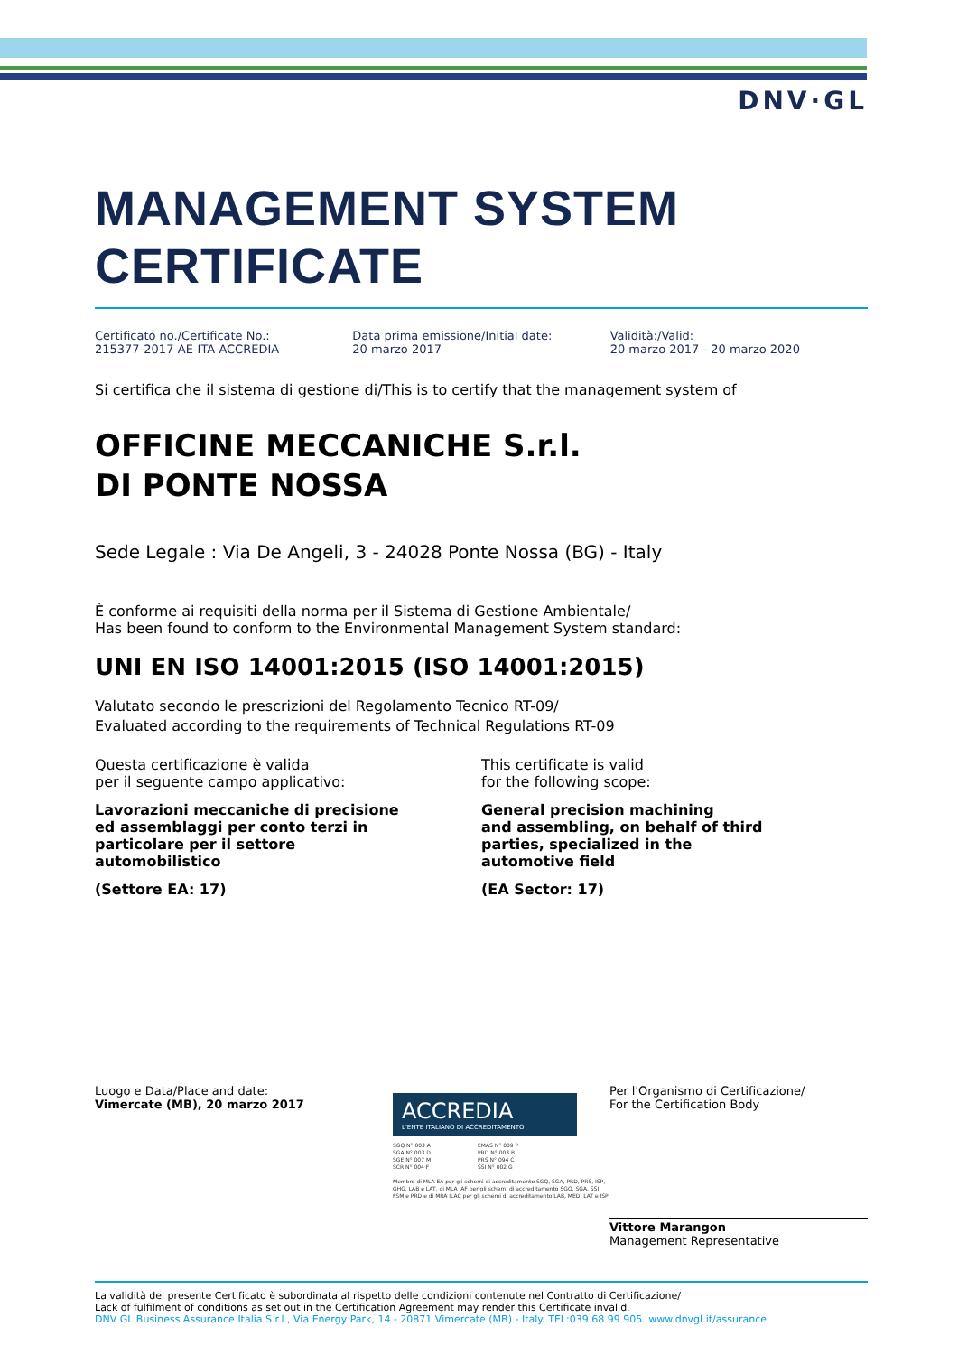DNV·GL
MANAGEMENT SYSTEM
CERTIFICATE
Certificato no./Certificate No.:
215377-2017-AE-ITA-ACCREDIA
Data prima emissione/Initial date:
20 marzo 2017
Validità:/Valid:
20 marzo 2017 - 20 marzo 2020
Si certifica che il sistema di gestione di/This is to certify that the management system of
OFFICINE MECCANICHE S.r.l.
DI PONTE NOSSA
Sede Legale : Via De Angeli, 3 - 24028 Ponte Nossa (BG) - Italy
È conforme ai requisiti della norma per il Sistema di Gestione Ambientale/
Has been found to conform to the Environmental Management System standard:
UNI EN ISO 14001:2015 (ISO 14001:2015)
Valutato secondo le prescrizioni del Regolamento Tecnico RT-09/
Evaluated according to the requirements of Technical Regulations RT-09
Questa certificazione è valida
per il seguente campo applicativo:
Lavorazioni meccaniche di precisione
ed assemblaggi per conto terzi in
particolare per il settore
automobilistico
(Settore EA: 17)
This certificate is valid
for the following scope:
General precision machining
and assembling, on behalf of third
parties, specialized in the
automotive field
(EA Sector: 17)
Luogo e Data/Place and date:
Vimercate (MB), 20 marzo 2017
ACCREDIA
L'ENTE ITALIANO DI ACCREDITAMENTO
SGQ N° 003 A
SGA N° 003 D
SGE N° 007 M
SCR N° 004 F
EMAS N° 009 P
PRD N° 003 B
PRS N° 094 C
SSI N° 002 G
Membro di MLA EA per gli schemi di accreditamento SGQ, SGA, PRD, PRS, ISP, GHG, LAB e LAT, di MLA IAF per gli schemi di accreditamento SGQ, SGA, SSI, FSM e PRD e di MRA ILAC per gli schemi di accreditamento LAB, MED, LAT e ISP
Per l'Organismo di Certificazione/
For the Certification Body
Vittore Marangon
Management Representative
La validità del presente Certificato è subordinata al rispetto delle condizioni contenute nel Contratto di Certificazione/
Lack of fulfilment of conditions as set out in the Certification Agreement may render this Certificate invalid.
DNV GL Business Assurance Italia S.r.l., Via Energy Park, 14 - 20871 Vimercate (MB) - Italy. TEL:039 68 99 905. www.dnvgl.it/assurance